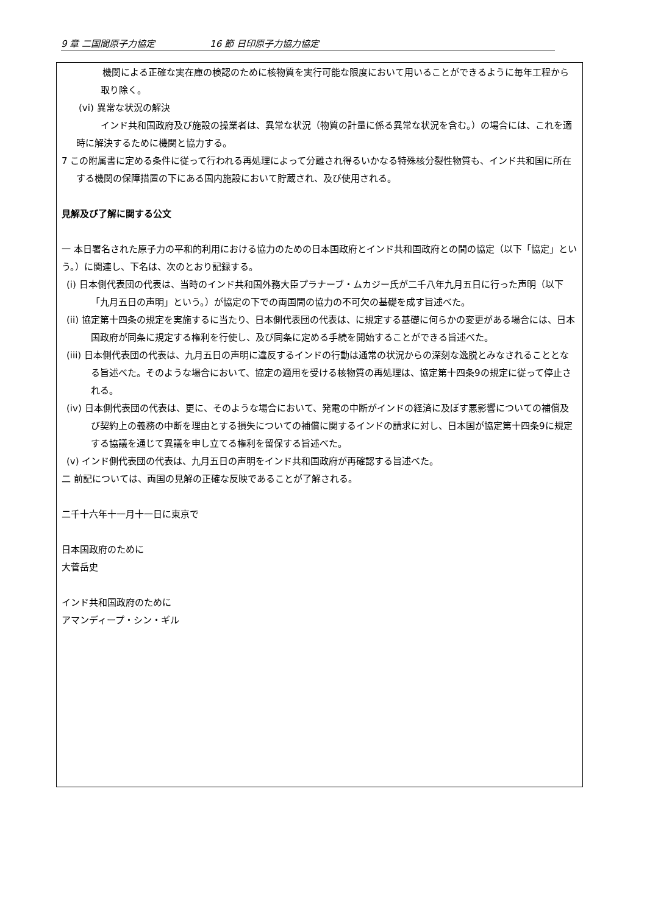9 章 二国間原子力協定 16 節 日印原子力協力協定
　機関による正確な実在庫の検認のために核物質を実行可能な限度において用いることができるように毎年工程から取り除く。
(vi) 異常な状況の解決
インド共和国政府及び施設の操業者は、異常な状況（物質の計量に係る異常な状況を含む。）の場合には、これを適時に解決するために機関と協力する。
7 この附属書に定める条件に従って行われる再処理によって分離され得るいかなる特殊核分裂性物質も、インド共和国に所在する機関の保障措置の下にある国内施設において貯蔵され、及び使用される。
見解及び了解に関する公文
一 本日署名された原子力の平和的利用における協力のための日本国政府とインド共和国政府との間の協定（以下「協定」という。）に関連し、下名は、次のとおり記録する。
(i) 日本側代表団の代表は、当時のインド共和国外務大臣プラナーブ・ムカジー氏が二千八年九月五日に行った声明（以下「九月五日の声明」という。）が協定の下での両国間の協力の不可欠の基礎を成す旨述べた。
(ii) 協定第十四条の規定を実施するに当たり、日本側代表団の代表は、に規定する基礎に何らかの変更がある場合には、日本国政府が同条に規定する権利を行使し、及び同条に定める手続を開始することができる旨述べた。
(iii) 日本側代表団の代表は、九月五日の声明に違反するインドの行動は通常の状況からの深刻な逸脱とみなされることとなる旨述べた。そのような場合において、協定の適用を受ける核物質の再処理は、協定第十四条9の規定に従って停止される。
(iv) 日本側代表団の代表は、更に、そのような場合において、発電の中断がインドの経済に及ぼす悪影響についての補償及び契約上の義務の中断を理由とする損失についての補償に関するインドの請求に対し、日本国が協定第十四条9に規定する協議を通じて異議を申し立てる権利を留保する旨述べた。
(v) インド側代表団の代表は、九月五日の声明をインド共和国政府が再確認する旨述べた。
二 前記については、両国の見解の正確な反映であることが了解される。
二千十六年十一月十一日に東京で
日本国政府のために
大菅岳史
インド共和国政府のために
アマンディープ・シン・ギル